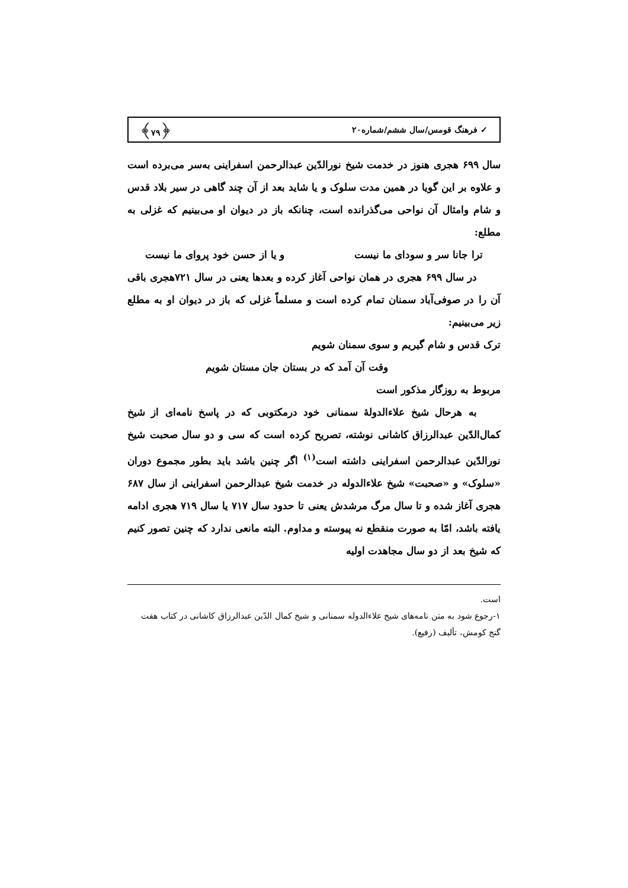✓ فرهنگ قومس/سال ششم/شماره۲۰ ﴿۷۹﴾
سال ۶۹۹ هجری هنوز در خدمت شیخ نورالدّین عبدالرحمن اسفراینی به‌سر می‌برده است و علاوه بر این گویا در همین مدت سلوک و یا شاید بعد از آن چند گاهی در سیر بلاد قدس و شام وامثال آن نواحی می‌گذرانده است، چنانکه باز در دیوان او می‌بینیم که غزلی به مطلع:
ترا جانا سر و سودای ما نیست و یا از حسن خود پروای ما نیست
در سال ۶۹۹ هجری در همان نواحی آغاز کرده و بعدها یعنی در سال ۷۲۱هجری باقی آن را در صوفی‌آباد سمنان تمام کرده است و مسلماً غزلی که باز در دیوان او به مطلع زیر می‌بینیم:
ترک قدس و شام گیریم و سوی سمنان شویم
وقت آن آمد که در بستان جان مستان شویم
مربوط به روزگار مذکور است
به هرحال شیخ علاءالدولهٔ سمنانی خود درمکتوبی که در پاسخ نامه‌ای از شیخ کمال‌الدّین عبدالرزاق کاشانی نوشته، تصریح کرده است که سی و دو سال صحبت شیخ نورالدّین عبدالرحمن اسفراینی داشته است<sup>(۱)</sup> اگر چنین باشد باید بطور مجموع دوران «سلوک» و «صحبت» شیخ علاءالدوله در خدمت شیخ عبدالرحمن اسفراینی از سال ۶۸۷ هجری آغاز شده و تا سال مرگ مرشدش یعنی تا حدود سال ۷۱۷ یا سال ۷۱۹ هجری ادامه یافته باشد، امّا به صورت منقطع نه پیوسته و مداوم. البته مانعی ندارد که چنین تصور کنیم که شیخ بعد از دو سال مجاهدت اولیه
است.
۱-رجوع شود به متن نامه‌های شیخ علاءالدوله سمنانی و شیخ کمال الدّین عبدالرزاق کاشانی در کتاب هفت گنج کومش، تألیف (رفیع).